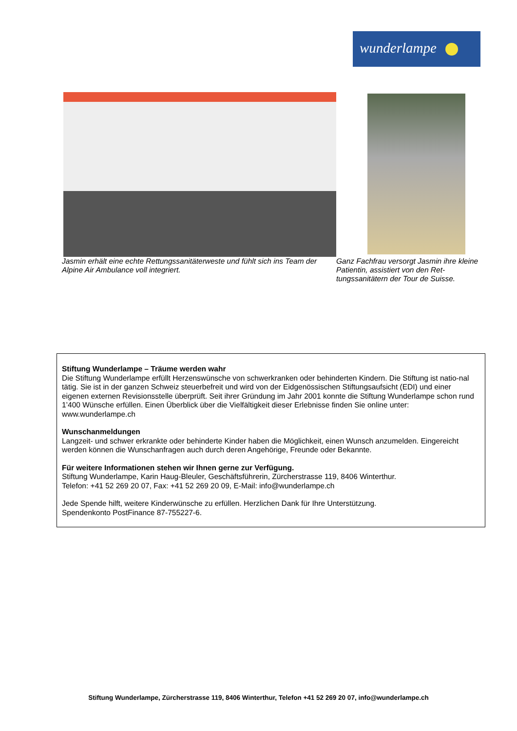wunderlampe
Jasmin erhält eine echte Rettungssanitäterweste und fühlt sich ins Team der Alpine Air Ambulance voll integriert.
Ganz Fachfrau versorgt Jasmin ihre kleine Patientin, assistiert von den Ret-tungssanitätern der Tour de Suisse.
Stiftung Wunderlampe – Träume werden wahr
Die Stiftung Wunderlampe erfüllt Herzenswünsche von schwerkranken oder behinderten Kindern. Die Stiftung ist natio-nal tätig. Sie ist in der ganzen Schweiz steuerbefreit und wird von der Eidgenössischen Stiftungsaufsicht (EDI) und einer eigenen externen Revisionsstelle überprüft. Seit ihrer Gründung im Jahr 2001 konnte die Stiftung Wunderlampe schon rund 1’400 Wünsche erfüllen. Einen Überblick über die Vielfältigkeit dieser Erlebnisse finden Sie online unter: www.wunderlampe.ch
Wunschanmeldungen
Langzeit- und schwer erkrankte oder behinderte Kinder haben die Möglichkeit, einen Wunsch anzumelden. Eingereicht werden können die Wunschanfragen auch durch deren Angehörige, Freunde oder Bekannte.
Für weitere Informationen stehen wir Ihnen gerne zur Verfügung.
Stiftung Wunderlampe, Karin Haug-Bleuler, Geschäftsführerin, Zürcherstrasse 119, 8406 Winterthur.
Telefon: +41 52 269 20 07, Fax: +41 52 269 20 09, E-Mail: info@wunderlampe.ch
Jede Spende hilft, weitere Kinderwünsche zu erfüllen. Herzlichen Dank für Ihre Unterstützung.
Spendenkonto PostFinance 87-755227-6.
Stiftung Wunderlampe, Zürcherstrasse 119, 8406 Winterthur, Telefon +41 52 269 20 07, info@wunderlampe.ch